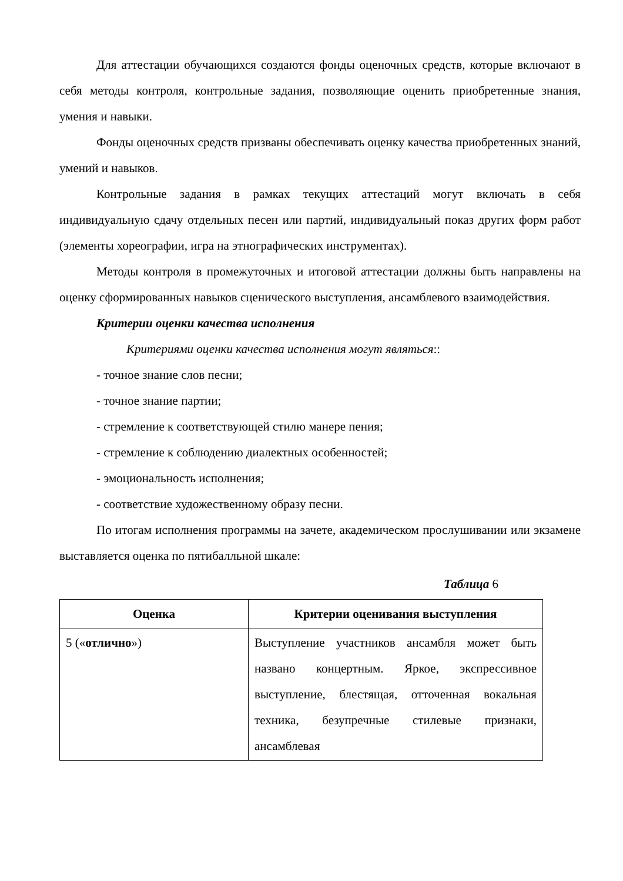Для аттестации обучающихся создаются фонды оценочных средств, которые включают в себя методы контроля, контрольные задания, позволяющие оценить приобретенные знания, умения и навыки.
Фонды оценочных средств призваны обеспечивать оценку качества приобретенных знаний, умений и навыков.
Контрольные задания в рамках текущих аттестаций могут включать в себя индивидуальную сдачу отдельных песен или партий, индивидуальный показ других форм работ (элементы хореографии, игра на этнографических инструментах).
Методы контроля в промежуточных и итоговой аттестации должны быть направлены на оценку сформированных навыков сценического выступления, ансамблевого взаимодействия.
Критерии оценки качества исполнения
Критериями оценки качества исполнения могут являться::
- точное знание слов песни;
- точное знание партии;
- стремление к соответствующей стилю манере пения;
- стремление к соблюдению диалектных особенностей;
- эмоциональность исполнения;
- соответствие художественному образу песни.
По итогам исполнения программы на зачете, академическом прослушивании или экзамене выставляется оценка по пятибалльной шкале:
Таблица 6
| Оценка | Критерии оценивания выступления |
| --- | --- |
| 5 (« отлично ») | Выступление участников ансамбля может быть названо концертным. Яркое, экспрессивное выступление, блестящая, отточенная вокальная техника, безупречные стилевые признаки, ансамблевая |